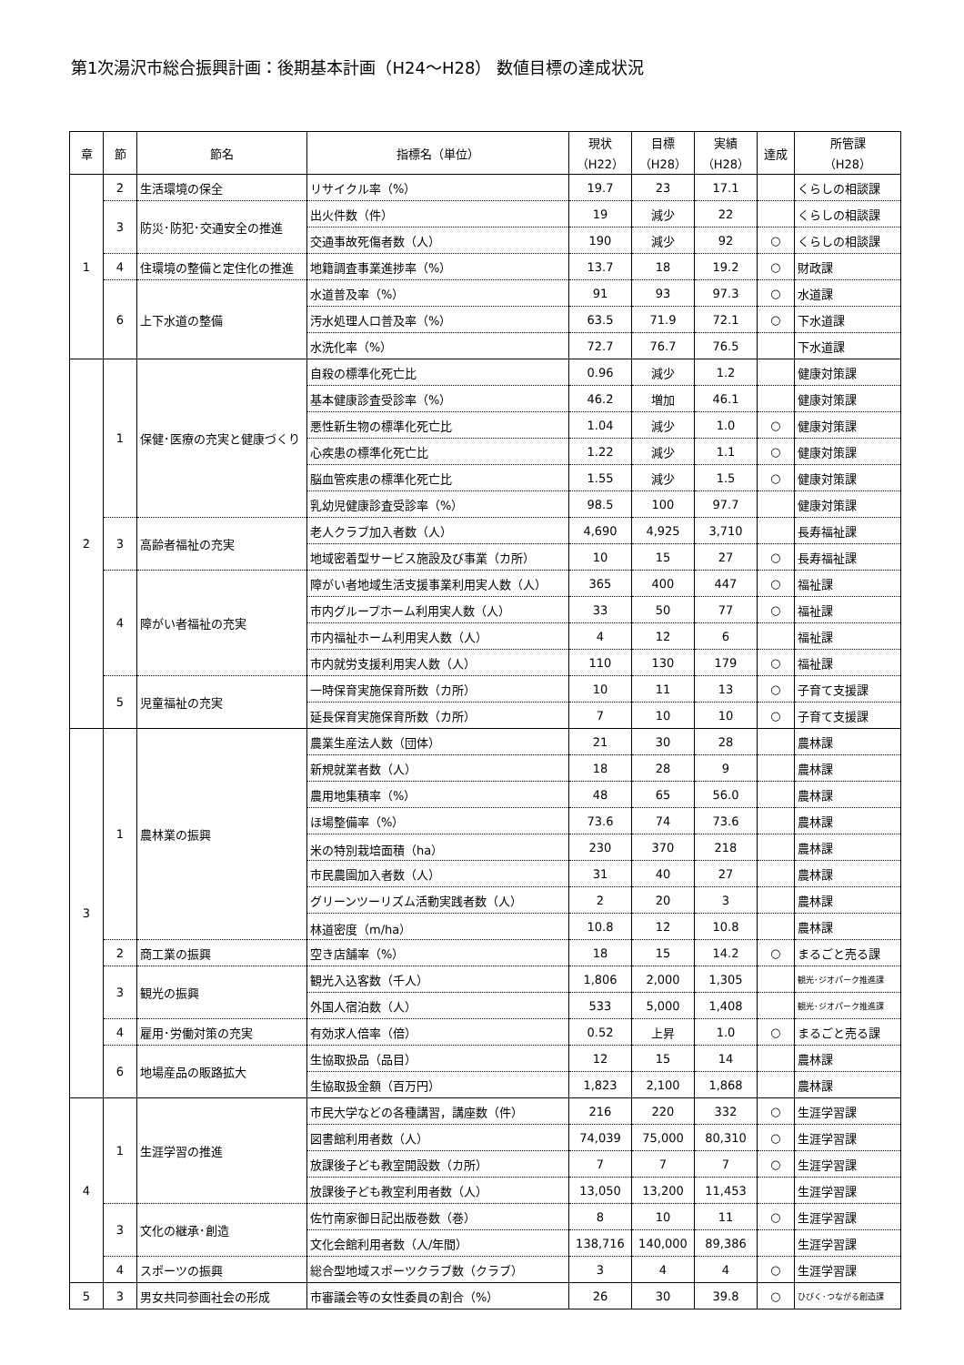第1次湯沢市総合振興計画：後期基本計画（H24～H28） 数値目標の達成状況
| 章 | 節 | 節名 | 指標名（単位） | 現状 （H22） | 目標 （H28） | 実績 （H28） | 達成 | 所管課 （H28） |
| --- | --- | --- | --- | --- | --- | --- | --- | --- |
| 1 | 2 | 生活環境の保全 | リサイクル率（%） | 19.7 | 23 | 17.1 | | くらしの相談課 |
| | 3 | 防災･防犯･交通安全の推進 | 出火件数（件） | 19 | 減少 | 22 | | くらしの相談課 |
| | | | 交通事故死傷者数（人） | 190 | 減少 | 92 | ○ | くらしの相談課 |
| | 4 | 住環境の整備と定住化の推進 | 地籍調査事業進捗率（%） | 13.7 | 18 | 19.2 | ○ | 財政課 |
| | 6 | 上下水道の整備 | 水道普及率（%） | 91 | 93 | 97.3 | ○ | 水道課 |
| | | | 汚水処理人口普及率（%） | 63.5 | 71.9 | 72.1 | ○ | 下水道課 |
| | | | 水洗化率（%） | 72.7 | 76.7 | 76.5 | | 下水道課 |
| 2 | 1 | 保健･医療の充実と健康づくり | 自殺の標準化死亡比 | 0.96 | 減少 | 1.2 | | 健康対策課 |
| | | | 基本健康診査受診率（%） | 46.2 | 増加 | 46.1 | | 健康対策課 |
| | | | 悪性新生物の標準化死亡比 | 1.04 | 減少 | 1.0 | ○ | 健康対策課 |
| | | | 心疾患の標準化死亡比 | 1.22 | 減少 | 1.1 | ○ | 健康対策課 |
| | | | 脳血管疾患の標準化死亡比 | 1.55 | 減少 | 1.5 | ○ | 健康対策課 |
| | | | 乳幼児健康診査受診率（%） | 98.5 | 100 | 97.7 | | 健康対策課 |
| | 3 | 高齢者福祉の充実 | 老人クラブ加入者数（人） | 4,690 | 4,925 | 3,710 | | 長寿福祉課 |
| | | | 地域密着型サービス施設及び事業（カ所） | 10 | 15 | 27 | ○ | 長寿福祉課 |
| | 4 | 障がい者福祉の充実 | 障がい者地域生活支援事業利用実人数（人） | 365 | 400 | 447 | ○ | 福祉課 |
| | | | 市内グループホーム利用実人数（人） | 33 | 50 | 77 | ○ | 福祉課 |
| | | | 市内福祉ホーム利用実人数（人） | 4 | 12 | 6 | | 福祉課 |
| | | | 市内就労支援利用実人数（人） | 110 | 130 | 179 | ○ | 福祉課 |
| | 5 | 児童福祉の充実 | 一時保育実施保育所数（カ所） | 10 | 11 | 13 | ○ | 子育て支援課 |
| | | | 延長保育実施保育所数（カ所） | 7 | 10 | 10 | ○ | 子育て支援課 |
| 3 | 1 | 農林業の振興 | 農業生産法人数（団体） | 21 | 30 | 28 | | 農林課 |
| | | | 新規就業者数（人） | 18 | 28 | 9 | | 農林課 |
| | | | 農用地集積率（%） | 48 | 65 | 56.0 | | 農林課 |
| | | | ほ場整備率（%） | 73.6 | 74 | 73.6 | | 農林課 |
| | | | 米の特別栽培面積（ha） | 230 | 370 | 218 | | 農林課 |
| | | | 市民農園加入者数（人） | 31 | 40 | 27 | | 農林課 |
| | | | グリーンツーリズム活動実践者数（人） | 2 | 20 | 3 | | 農林課 |
| | | | 林道密度（m/ha） | 10.8 | 12 | 10.8 | | 農林課 |
| | 2 | 商工業の振興 | 空き店舗率（%） | 18 | 15 | 14.2 | ○ | まるごと売る課 |
| | 3 | 観光の振興 | 観光入込客数（千人） | 1,806 | 2,000 | 1,305 | | 観光･ジオパーク推進課 |
| | | | 外国人宿泊数（人） | 533 | 5,000 | 1,408 | | 観光･ジオパーク推進課 |
| | 4 | 雇用･労働対策の充実 | 有効求人倍率（倍） | 0.52 | 上昇 | 1.0 | ○ | まるごと売る課 |
| | 6 | 地場産品の販路拡大 | 生協取扱品（品目） | 12 | 15 | 14 | | 農林課 |
| | | | 生協取扱金額（百万円） | 1,823 | 2,100 | 1,868 | | 農林課 |
| 4 | 1 | 生涯学習の推進 | 市民大学などの各種講習，講座数（件） | 216 | 220 | 332 | ○ | 生涯学習課 |
| | | | 図書館利用者数（人） | 74,039 | 75,000 | 80,310 | ○ | 生涯学習課 |
| | | | 放課後子ども教室開設数（カ所） | 7 | 7 | 7 | ○ | 生涯学習課 |
| | | | 放課後子ども教室利用者数（人） | 13,050 | 13,200 | 11,453 | | 生涯学習課 |
| | 3 | 文化の継承･創造 | 佐竹南家御日記出版巻数（巻） | 8 | 10 | 11 | ○ | 生涯学習課 |
| | | | 文化会館利用者数（人/年間） | 138,716 | 140,000 | 89,386 | | 生涯学習課 |
| | 4 | スポーツの振興 | 総合型地域スポーツクラブ数（クラブ） | 3 | 4 | 4 | ○ | 生涯学習課 |
| 5 | 3 | 男女共同参画社会の形成 | 市審議会等の女性委員の割合（%） | 26 | 30 | 39.8 | ○ | ひびく･つながる創造課 |